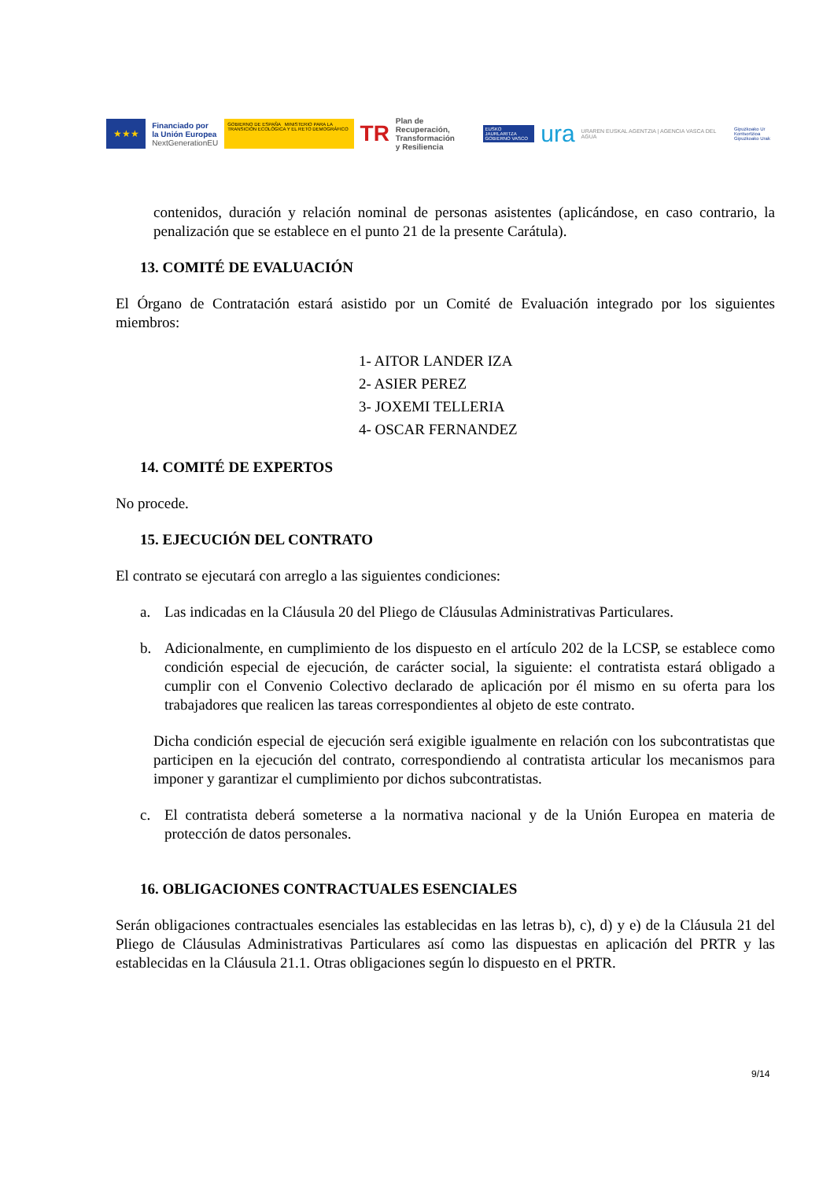★★★
Financiado por
la Unión Europea
NextGenerationEU
GOBIERNO DE ESPAÑA MINISTERIO PARA LA TRANSICIÓN ECOLÓGICA Y EL RETO DEMOGRÁFICO
TR
Plan de Recuperación,
Transformación
y Resiliencia
EUSKO JAURLARITZA
GOBIERNO VASCO
ura
URAREN EUSKAL AGENTZIA | AGENCIA VASCA DEL AGUA
Gipuzkoako Ur Kontsortzioa
Gipuzkoako Urak
contenidos, duración y relación nominal de personas asistentes (aplicándose, en caso contrario, la penalización que se establece en el punto 21 de la presente Carátula).
13. COMITÉ DE EVALUACIÓN
El Órgano de Contratación estará asistido por un Comité de Evaluación integrado por los siguientes miembros:
1- AITOR LANDER IZA
2- ASIER PEREZ
3- JOXEMI TELLERIA
4- OSCAR FERNANDEZ
14. COMITÉ DE EXPERTOS
No procede.
15. EJECUCIÓN DEL CONTRATO
El contrato se ejecutará con arreglo a las siguientes condiciones:
a. Las indicadas en la Cláusula 20 del Pliego de Cláusulas Administrativas Particulares.
b. Adicionalmente, en cumplimiento de los dispuesto en el artículo 202 de la LCSP, se establece como condición especial de ejecución, de carácter social, la siguiente: el contratista estará obligado a cumplir con el Convenio Colectivo declarado de aplicación por él mismo en su oferta para los trabajadores que realicen las tareas correspondientes al objeto de este contrato.
Dicha condición especial de ejecución será exigible igualmente en relación con los subcontratistas que participen en la ejecución del contrato, correspondiendo al contratista articular los mecanismos para imponer y garantizar el cumplimiento por dichos subcontratistas.
c. El contratista deberá someterse a la normativa nacional y de la Unión Europea en materia de protección de datos personales.
16. OBLIGACIONES CONTRACTUALES ESENCIALES
Serán obligaciones contractuales esenciales las establecidas en las letras b), c), d) y e) de la Cláusula 21 del Pliego de Cláusulas Administrativas Particulares así como las dispuestas en aplicación del PRTR y las establecidas en la Cláusula 21.1. Otras obligaciones según lo dispuesto en el PRTR.
9/14